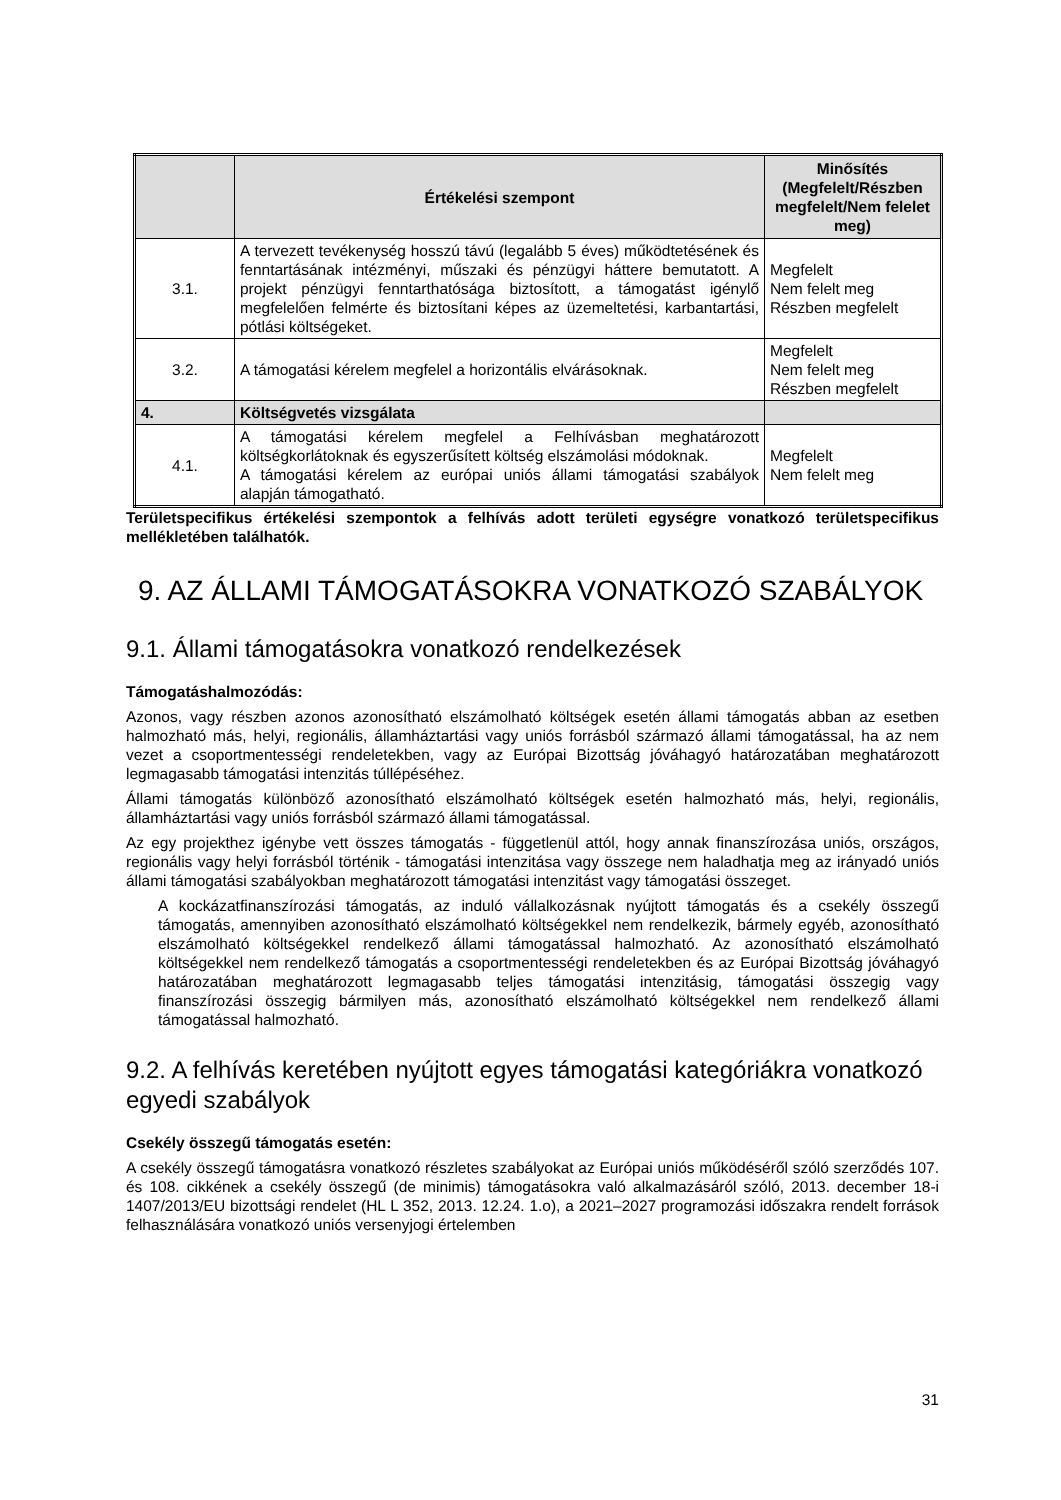| | Értékelési szempont | Minősítés (Megfelelt/Részben megfelelt/Nem felelet meg) |
| --- | --- | --- |
| 3.1. | A tervezett tevékenység hosszú távú (legalább 5 éves) működtetésének és fenntartásának intézményi, műszaki és pénzügyi háttere bemutatott. A projekt pénzügyi fenntarthatósága biztosított, a támogatást igénylő megfelelően felmérte és biztosítani képes az üzemeltetési, karbantartási, pótlási költségeket. | Megfelelt Nem felelt meg Részben megfelelt |
| 3.2. | A támogatási kérelem megfelel a horizontális elvárásoknak. | Megfelelt Nem felelt meg Részben megfelelt |
| 4. | Költségvetés vizsgálata | |
| 4.1. | A támogatási kérelem megfelel a Felhívásban meghatározott költségkorlátoknak és egyszerűsített költség elszámolási módoknak. A támogatási kérelem az európai uniós állami támogatási szabályok alapján támogatható. | Megfelelt Nem felelt meg |
Területspecifikus értékelési szempontok a felhívás adott területi egységre vonatkozó területspecifikus mellékletében találhatók.
9. AZ ÁLLAMI TÁMOGATÁSOKRA VONATKOZÓ SZABÁLYOK
9.1. Állami támogatásokra vonatkozó rendelkezések
Támogatáshalmozódás:
Azonos, vagy részben azonos azonosítható elszámolható költségek esetén állami támogatás abban az esetben halmozható más, helyi, regionális, államháztartási vagy uniós forrásból származó állami támogatással, ha az nem vezet a csoportmentességi rendeletekben, vagy az Európai Bizottság jóváhagyó határozatában meghatározott legmagasabb támogatási intenzitás túllépéséhez.
Állami támogatás különböző azonosítható elszámolható költségek esetén halmozható más, helyi, regionális, államháztartási vagy uniós forrásból származó állami támogatással.
Az egy projekthez igénybe vett összes támogatás - függetlenül attól, hogy annak finanszírozása uniós, országos, regionális vagy helyi forrásból történik - támogatási intenzitása vagy összege nem haladhatja meg az irányadó uniós állami támogatási szabályokban meghatározott támogatási intenzitást vagy támogatási összeget.
A kockázatfinanszírozási támogatás, az induló vállalkozásnak nyújtott támogatás és a csekély összegű támogatás, amennyiben azonosítható elszámolható költségekkel nem rendelkezik, bármely egyéb, azonosítható elszámolható költségekkel rendelkező állami támogatással halmozható. Az azonosítható elszámolható költségekkel nem rendelkező támogatás a csoportmentességi rendeletekben és az Európai Bizottság jóváhagyó határozatában meghatározott legmagasabb teljes támogatási intenzitásig, támogatási összegig vagy finanszírozási összegig bármilyen más, azonosítható elszámolható költségekkel nem rendelkező állami támogatással halmozható.
9.2. A felhívás keretében nyújtott egyes támogatási kategóriákra vonatkozó egyedi szabályok
Csekély összegű támogatás esetén:
A csekély összegű támogatásra vonatkozó részletes szabályokat az Európai uniós működéséről szóló szerződés 107. és 108. cikkének a csekély összegű (de minimis) támogatásokra való alkalmazásáról szóló, 2013. december 18-i 1407/2013/EU bizottsági rendelet (HL L 352, 2013. 12.24. 1.o), a 2021–2027 programozási időszakra rendelt források felhasználására vonatkozó uniós versenyjogi értelemben
31